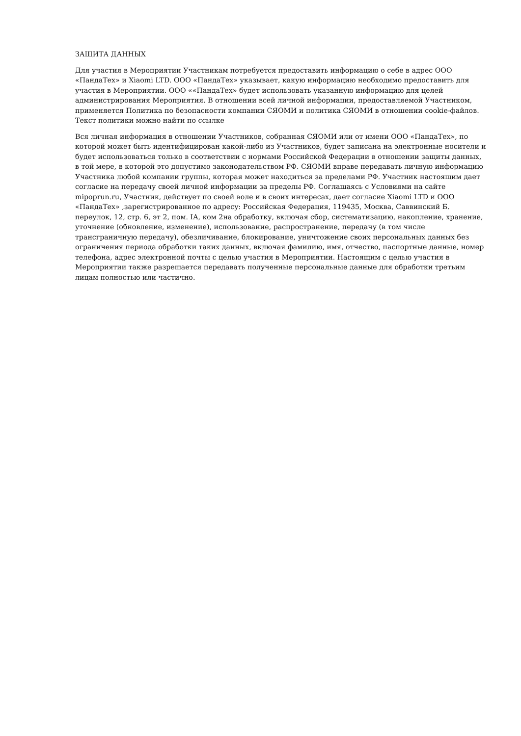ЗАЩИТА ДАННЫХ
Для участия в Мероприятии Участникам потребуется предоставить информацию о себе в адрес ООО «ПандаТех» и Xiaomi LTD. ООО «ПандаТех» указывает, какую информацию необходимо предоставить для участия в Мероприятии. ООО ««ПандаТех» будет использовать указанную информацию для целей администрирования Мероприятия. В отношении всей личной информации, предоставляемой Участником, применяется Политика по безопасности компании СЯОМИ и политика СЯОМИ в отношении cookie-файлов. Текст политики можно найти по ссылке
Вся личная информация в отношении Участников, собранная СЯОМИ или от имени ООО «ПандаТех», по которой может быть идентифицирован какой-либо из Участников, будет записана на электронные носители и будет использоваться только в соответствии с нормами Российской Федерации в отношении защиты данных, в той мере, в которой это допустимо законодательством РФ. СЯОМИ вправе передавать личную информацию Участника любой компании группы, которая может находиться за пределами РФ. Участник настоящим дает согласие на передачу своей личной информации за пределы РФ. Соглашаясь с Условиями на сайте mipoprun.ru, Участник, действует по своей воле и в своих интересах, дает согласие Xiaomi LTD и ООО «ПандаТех» ,зарегистрированное по адресу: Российская Федерация, 119435, Москва, Саввинский Б. переулок, 12, стр. 6, эт 2, пом. IA, ком 2на обработку, включая сбор, систематизацию, накопление, хранение, уточнение (обновление, изменение), использование, распространение, передачу (в том числе трансграничную передачу), обезличивание, блокирование, уничтожение своих персональных данных без ограничения периода обработки таких данных, включая фамилию, имя, отчество, паспортные данные, номер телефона, адрес электронной почты с целью участия в Мероприятии. Настоящим с целью участия в Мероприятии также разрешается передавать полученные персональные данные для обработки третьим лицам полностью или частично.